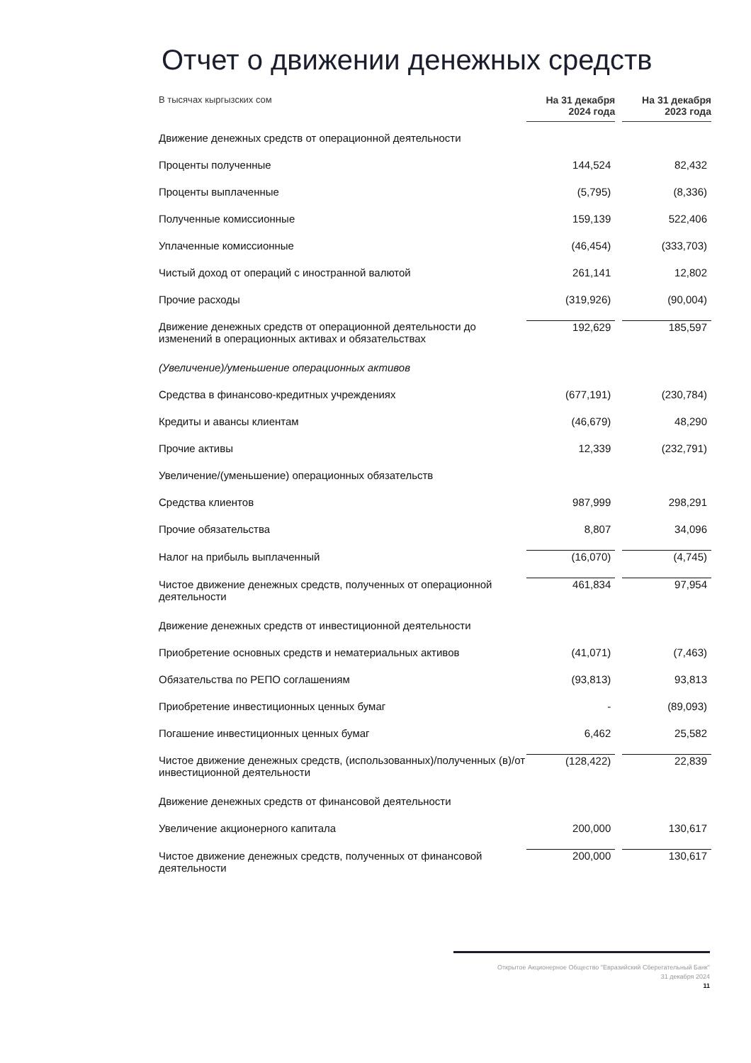Отчет о движении денежных средств
| В тысячах кыргызских сом | На 31 декабря 2024 года | | На 31 декабря 2023 года |
| --- | --- | --- | --- |
| Движение денежных средств от операционной деятельности | | | |
| Проценты полученные | 144,524 | | 82,432 |
| Проценты выплаченные | (5,795) | | (8,336) |
| Полученные комиссионные | 159,139 | | 522,406 |
| Уплаченные комиссионные | (46,454) | | (333,703) |
| Чистый доход от операций с иностранной валютой | 261,141 | | 12,802 |
| Прочие расходы | (319,926) | | (90,004) |
| Движение денежных средств от операционной деятельности до изменений в операционных активах и обязательствах | 192,629 | | 185,597 |
| (Увеличение)/уменьшение операционных активов | | | |
| Средства в финансово-кредитных учреждениях | (677,191) | | (230,784) |
| Кредиты и авансы клиентам | (46,679) | | 48,290 |
| Прочие активы | 12,339 | | (232,791) |
| Увеличение/(уменьшение) операционных обязательств | | | |
| Средства клиентов | 987,999 | | 298,291 |
| Прочие обязательства | 8,807 | | 34,096 |
| Налог на прибыль выплаченный | (16,070) | | (4,745) |
| Чистое движение денежных средств, полученных от операционной деятельности | 461,834 | | 97,954 |
| Движение денежных средств от инвестиционной деятельности | | | |
| Приобретение основных средств и нематериальных активов | (41,071) | | (7,463) |
| Обязательства по РЕПО соглашениям | (93,813) | | 93,813 |
| Приобретение инвестиционных ценных бумаг | - | | (89,093) |
| Погашение инвестиционных ценных бумаг | 6,462 | | 25,582 |
| Чистое движение денежных средств, (использованных)/полученных (в)/от инвестиционной деятельности | (128,422) | | 22,839 |
| Движение денежных средств от финансовой деятельности | | | |
| Увеличение акционерного капитала | 200,000 | | 130,617 |
| Чистое движение денежных средств, полученных от финансовой деятельности | 200,000 | | 130,617 |
Открытое Акционерное Общество "Евразийский Сберегательный Банк"
31 декабря 2024
11